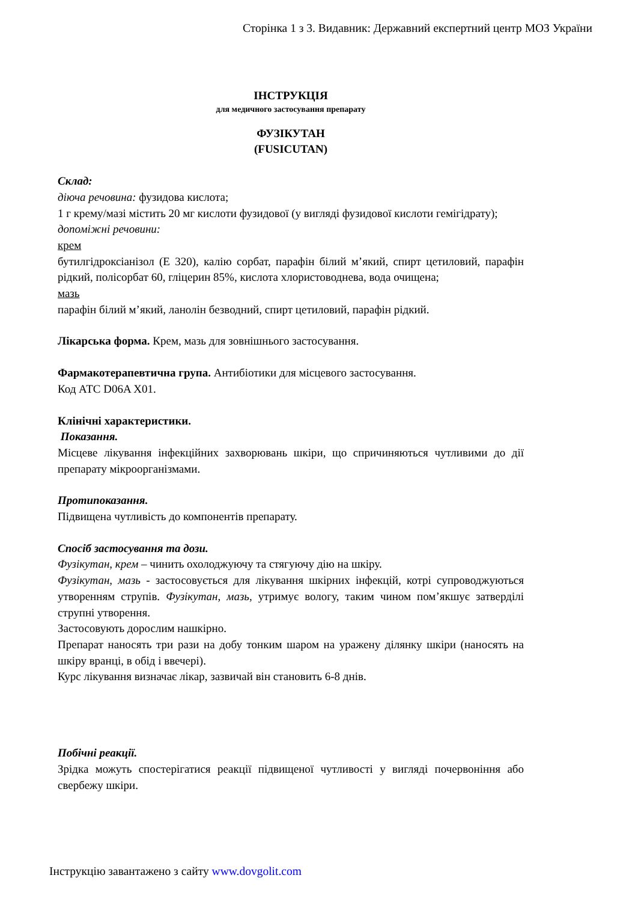Сторінка 1 з 3. Видавник: Державний експертний центр МОЗ України
ІНСТРУКЦІЯ
для медичного застосування препарату
ФУЗІКУТАН
(FUSICUTAN)
Склад:
діюча речовина: фузидова кислота;
1 г крему/мазі містить 20 мг кислоти фузидової (у вигляді фузидової кислоти гемігідрату);
допоміжні речовини:
крем
бутилгідроксіанізол (Е 320), калію сорбат, парафін білий м’який, спирт цетиловий, парафін рідкий, полісорбат 60, гліцерин 85%, кислота хлористоводнева, вода очищена;
мазь
парафін білий м’який, ланолін безводний, спирт цетиловий, парафін рідкий.
Лікарська форма. Крем, мазь для зовнішнього застосування.
Фармакотерапевтична група. Антибіотики для місцевого застосування.
Код АТС D06A X01.
Клінічні характеристики.
Показання.
Місцеве лікування інфекційних захворювань шкіри, що спричиняються чутливими до дії препарату мікроорганізмами.
Протипоказання.
Підвищена чутливість до компонентів препарату.
Спосіб застосування та дози.
Фузікутан, крем – чинить охолоджуючу та стягуючу дію на шкіру.
Фузікутан, мазь - застосовується для лікування шкірних інфекцій, котрі супроводжуються утворенням струпів. Фузікутан, мазь, утримує вологу, таким чином пом’якшує затверділі струпні утворення.
Застосовують дорослим нашкірно.
Препарат наносять три рази на добу тонким шаром на уражену ділянку шкіри (наносять на шкіру вранці, в обід і ввечері).
Курс лікування визначає лікар, зазвичай він становить 6-8 днів.
Побічні реакції.
Зрідка можуть спостерігатися реакції підвищеної чутливості у вигляді почервоніння або свербежу шкіри.
Інструкцію завантажено з сайту www.dovgolit.com